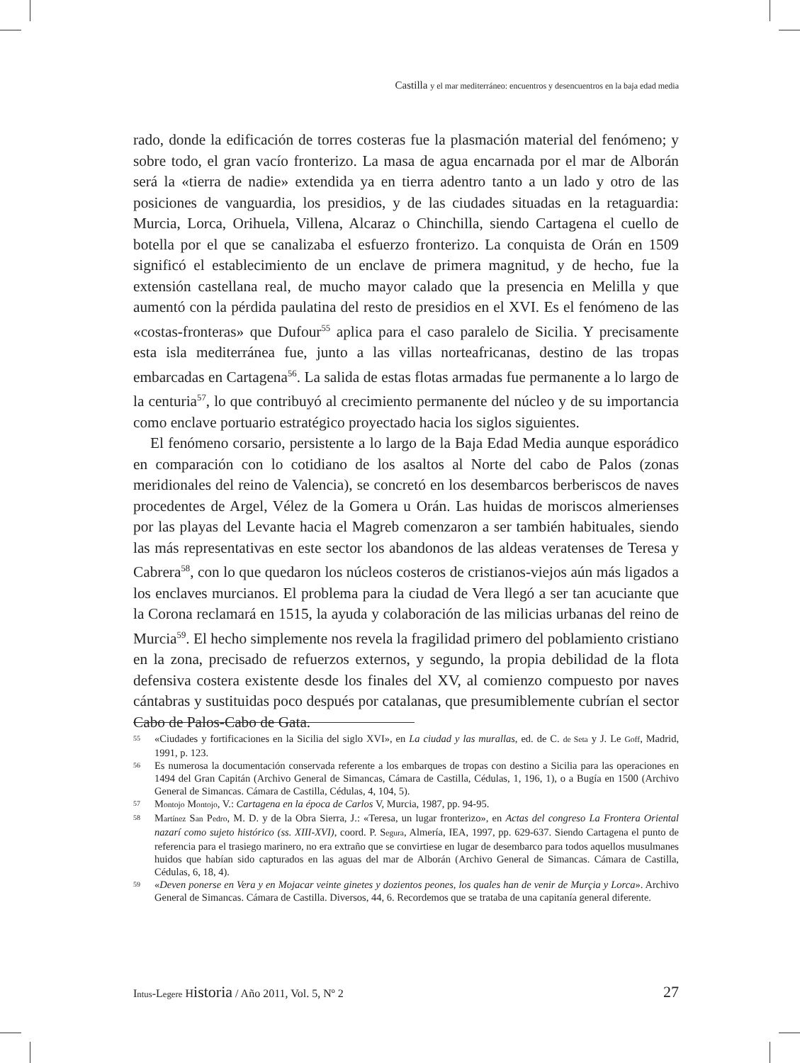Castilla y el mar mediterráneo: encuentros y desencuentros en la baja edad media
rado, donde la edificación de torres costeras fue la plasmación material del fenómeno; y sobre todo, el gran vacío fronterizo. La masa de agua encarnada por el mar de Alborán será la «tierra de nadie» extendida ya en tierra adentro tanto a un lado y otro de las posiciones de vanguardia, los presidios, y de las ciudades situadas en la retaguardia: Murcia, Lorca, Orihuela, Villena, Alcaraz o Chinchilla, siendo Cartagena el cuello de botella por el que se canalizaba el esfuerzo fronterizo. La conquista de Orán en 1509 significó el establecimiento de un enclave de primera magnitud, y de hecho, fue la extensión castellana real, de mucho mayor calado que la presencia en Melilla y que aumentó con la pérdida paulatina del resto de presidios en el XVI. Es el fenómeno de las «costas-fronteras» que Dufour<sup>55</sup> aplica para el caso paralelo de Sicilia. Y precisamente esta isla mediterránea fue, junto a las villas norteafricanas, destino de las tropas embarcadas en Cartagena<sup>56</sup>. La salida de estas flotas armadas fue permanente a lo largo de la centuria<sup>57</sup>, lo que contribuyó al crecimiento permanente del núcleo y de su importancia como enclave portuario estratégico proyectado hacia los siglos siguientes.
El fenómeno corsario, persistente a lo largo de la Baja Edad Media aunque esporádico en comparación con lo cotidiano de los asaltos al Norte del cabo de Palos (zonas meridionales del reino de Valencia), se concretó en los desembarcos berberiscos de naves procedentes de Argel, Vélez de la Gomera u Orán. Las huidas de moriscos almerienses por las playas del Levante hacia el Magreb comenzaron a ser también habituales, siendo las más representativas en este sector los abandonos de las aldeas veratenses de Teresa y Cabrera<sup>58</sup>, con lo que quedaron los núcleos costeros de cristianos-viejos aún más ligados a los enclaves murcianos. El problema para la ciudad de Vera llegó a ser tan acuciante que la Corona reclamará en 1515, la ayuda y colaboración de las milicias urbanas del reino de Murcia<sup>59</sup>. El hecho simplemente nos revela la fragilidad primero del poblamiento cristiano en la zona, precisado de refuerzos externos, y segundo, la propia debilidad de la flota defensiva costera existente desde los finales del XV, al comienzo compuesto por naves cántabras y sustituidas poco después por catalanas, que presumiblemente cubrían el sector Cabo de Palos-Cabo de Gata.
55 «Ciudades y fortificaciones en la Sicilia del siglo XVI», en La ciudad y las murallas, ed. de C. de Seta y J. Le Goff, Madrid, 1991, p. 123.
56 Es numerosa la documentación conservada referente a los embarques de tropas con destino a Sicilia para las operaciones en 1494 del Gran Capitán (Archivo General de Simancas, Cámara de Castilla, Cédulas, 1, 196, 1), o a Bugía en 1500 (Archivo General de Simancas. Cámara de Castilla, Cédulas, 4, 104, 5).
57 Montojo Montojo, V.: Cartagena en la época de Carlos V, Murcia, 1987, pp. 94-95.
58 Martínez San Pedro, M. D. y de la Obra Sierra, J.: «Teresa, un lugar fronterizo», en Actas del congreso La Frontera Oriental nazarí como sujeto histórico (ss. XIII-XVI), coord. P. Segura, Almería, IEA, 1997, pp. 629-637. Siendo Cartagena el punto de referencia para el trasiego marinero, no era extraño que se convirtiese en lugar de desembarco para todos aquellos musulmanes huidos que habían sido capturados en las aguas del mar de Alborán (Archivo General de Simancas. Cámara de Castilla, Cédulas, 6, 18, 4).
59 «Deven ponerse en Vera y en Mojacar veinte ginetes y dozientos peones, los quales han de venir de Murçia y Lorca». Archivo General de Simancas. Cámara de Castilla. Diversos, 44, 6. Recordemos que se trataba de una capitanía general diferente.
Intus-Legere Historia / Año 2011, Vol. 5, Nº 2 27